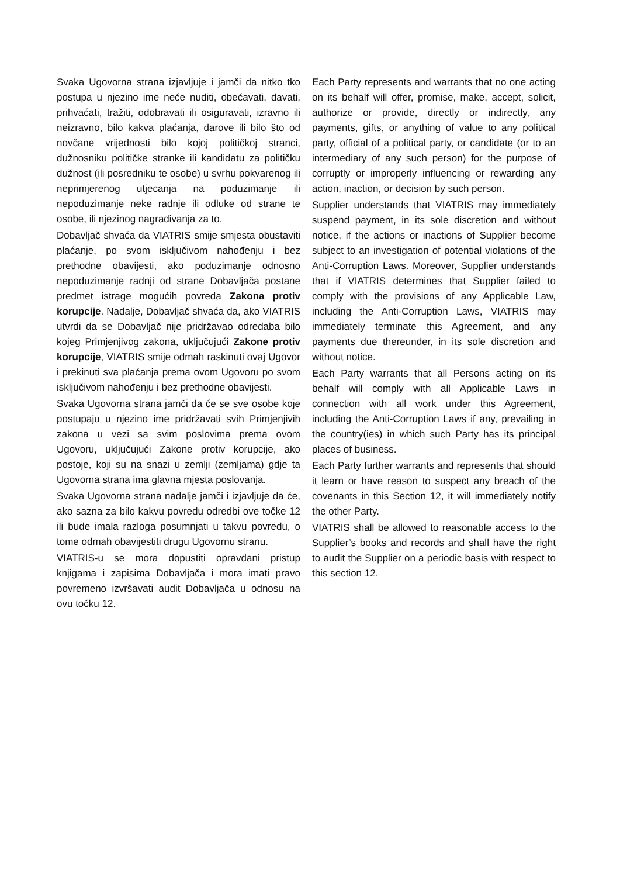Svaka Ugovorna strana izjavljuje i jamči da nitko tko postupa u njezino ime neće nuditi, obećavati, davati, prihvaćati, tražiti, odobravati ili osiguravati, izravno ili neizravno, bilo kakva plaćanja, darove ili bilo što od novčane vrijednosti bilo kojoj političkoj stranci, dužnosniku političke stranke ili kandidatu za političku dužnost (ili posredniku te osobe) u svrhu pokvarenog ili neprimjerenog utjecanja na poduzimanje ili nepoduzimanje neke radnje ili odluke od strane te osobe, ili njezinog nagrađivanja za to.
Dobavljač shvaća da VIATRIS smije smjesta obustaviti plaćanje, po svom isključivom nahođenju i bez prethodne obavijesti, ako poduzimanje odnosno nepoduzimanje radnji od strane Dobavljača postane predmet istrage mogućih povreda Zakona protiv korupcije. Nadalje, Dobavljač shvaća da, ako VIATRIS utvrdi da se Dobavljač nije pridržavao odredaba bilo kojeg Primjenjivog zakona, uključujući Zakone protiv korupcije, VIATRIS smije odmah raskinuti ovaj Ugovor i prekinuti sva plaćanja prema ovom Ugovoru po svom isključivom nahođenju i bez prethodne obavijesti.
Svaka Ugovorna strana jamči da će se sve osobe koje postupaju u njezino ime pridržavati svih Primjenjivih zakona u vezi sa svim poslovima prema ovom Ugovoru, uključujući Zakone protiv korupcije, ako postoje, koji su na snazi u zemlji (zemljama) gdje ta Ugovorna strana ima glavna mjesta poslovanja.
Svaka Ugovorna strana nadalje jamči i izjavljuje da će, ako sazna za bilo kakvu povredu odredbi ove točke 12 ili bude imala razloga posumnjati u takvu povredu, o tome odmah obavijestiti drugu Ugovornu stranu.
VIATRIS-u se mora dopustiti opravdani pristup knjigama i zapisima Dobavljača i mora imati pravo povremeno izvršavati audit Dobavljača u odnosu na ovu točku 12.
Each Party represents and warrants that no one acting on its behalf will offer, promise, make, accept, solicit, authorize or provide, directly or indirectly, any payments, gifts, or anything of value to any political party, official of a political party, or candidate (or to an intermediary of any such person) for the purpose of corruptly or improperly influencing or rewarding any action, inaction, or decision by such person.
Supplier understands that VIATRIS may immediately suspend payment, in its sole discretion and without notice, if the actions or inactions of Supplier become subject to an investigation of potential violations of the Anti-Corruption Laws. Moreover, Supplier understands that if VIATRIS determines that Supplier failed to comply with the provisions of any Applicable Law, including the Anti-Corruption Laws, VIATRIS may immediately terminate this Agreement, and any payments due thereunder, in its sole discretion and without notice.
Each Party warrants that all Persons acting on its behalf will comply with all Applicable Laws in connection with all work under this Agreement, including the Anti-Corruption Laws if any, prevailing in the country(ies) in which such Party has its principal places of business.
Each Party further warrants and represents that should it learn or have reason to suspect any breach of the covenants in this Section 12, it will immediately notify the other Party.
VIATRIS shall be allowed to reasonable access to the Supplier’s books and records and shall have the right to audit the Supplier on a periodic basis with respect to this section 12.